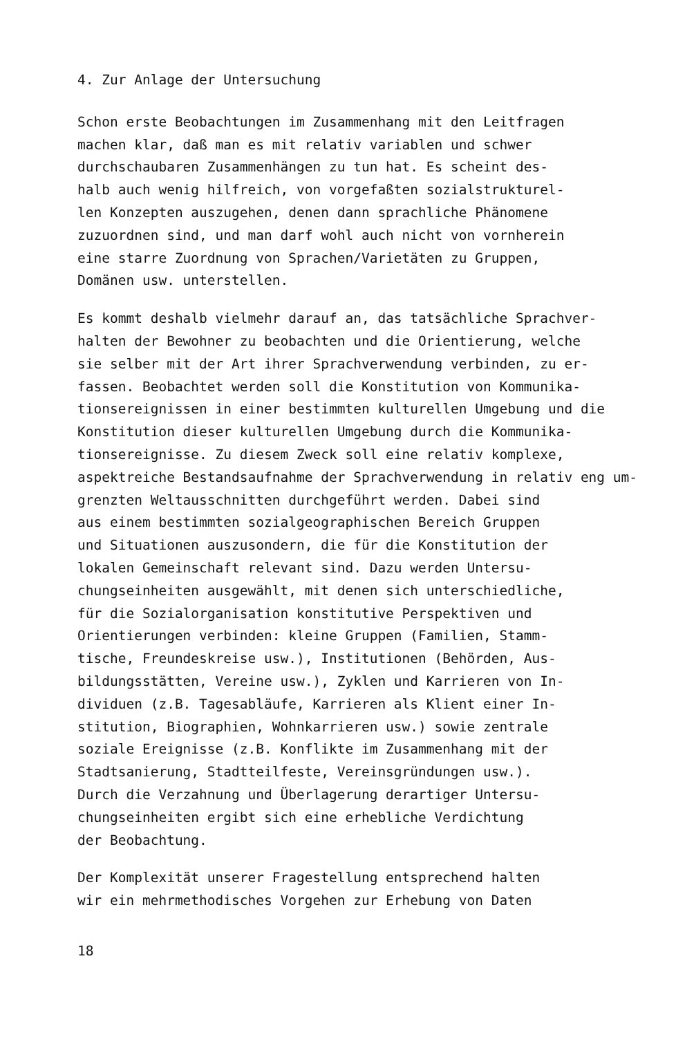4. Zur Anlage der Untersuchung
Schon erste Beobachtungen im Zusammenhang mit den Leitfragen
machen klar, daß man es mit relativ variablen und schwer
durchschaubaren Zusammenhängen zu tun hat. Es scheint des-
halb auch wenig hilfreich, von vorgefaßten sozialstrukturel-
len Konzepten auszugehen, denen dann sprachliche Phänomene
zuzuordnen sind, und man darf wohl auch nicht von vornherein
eine starre Zuordnung von Sprachen/Varietäten zu Gruppen,
Domänen usw. unterstellen.
Es kommt deshalb vielmehr darauf an, das tatsächliche Sprachver-
halten der Bewohner zu beobachten und die Orientierung, welche
sie selber mit der Art ihrer Sprachverwendung verbinden, zu er-
fassen. Beobachtet werden soll die Konstitution von Kommunika-
tionsereignissen in einer bestimmten kulturellen Umgebung und die
Konstitution dieser kulturellen Umgebung durch die Kommunika-
tionsereignisse. Zu diesem Zweck soll eine relativ komplexe,
aspektreiche Bestandsaufnahme der Sprachverwendung in relativ eng um-
grenzten Weltausschnitten durchgeführt werden. Dabei sind
aus einem bestimmten sozialgeographischen Bereich Gruppen
und Situationen auszusondern, die für die Konstitution der
lokalen Gemeinschaft relevant sind. Dazu werden Untersu-
chungseinheiten ausgewählt, mit denen sich unterschiedliche,
für die Sozialorganisation konstitutive Perspektiven und
Orientierungen verbinden: kleine Gruppen (Familien, Stamm-
tische, Freundeskreise usw.), Institutionen (Behörden, Aus-
bildungsstätten, Vereine usw.), Zyklen und Karrieren von In-
dividuen (z.B. Tagesabläufe, Karrieren als Klient einer In-
stitution, Biographien, Wohnkarrieren usw.) sowie zentrale
soziale Ereignisse (z.B. Konflikte im Zusammenhang mit der
Stadtsanierung, Stadtteilfeste, Vereinsgründungen usw.).
Durch die Verzahnung und Überlagerung derartiger Untersu-
chungseinheiten ergibt sich eine erhebliche Verdichtung
der Beobachtung.
Der Komplexität unserer Fragestellung entsprechend halten
wir ein mehrmethodisches Vorgehen zur Erhebung von Daten
18